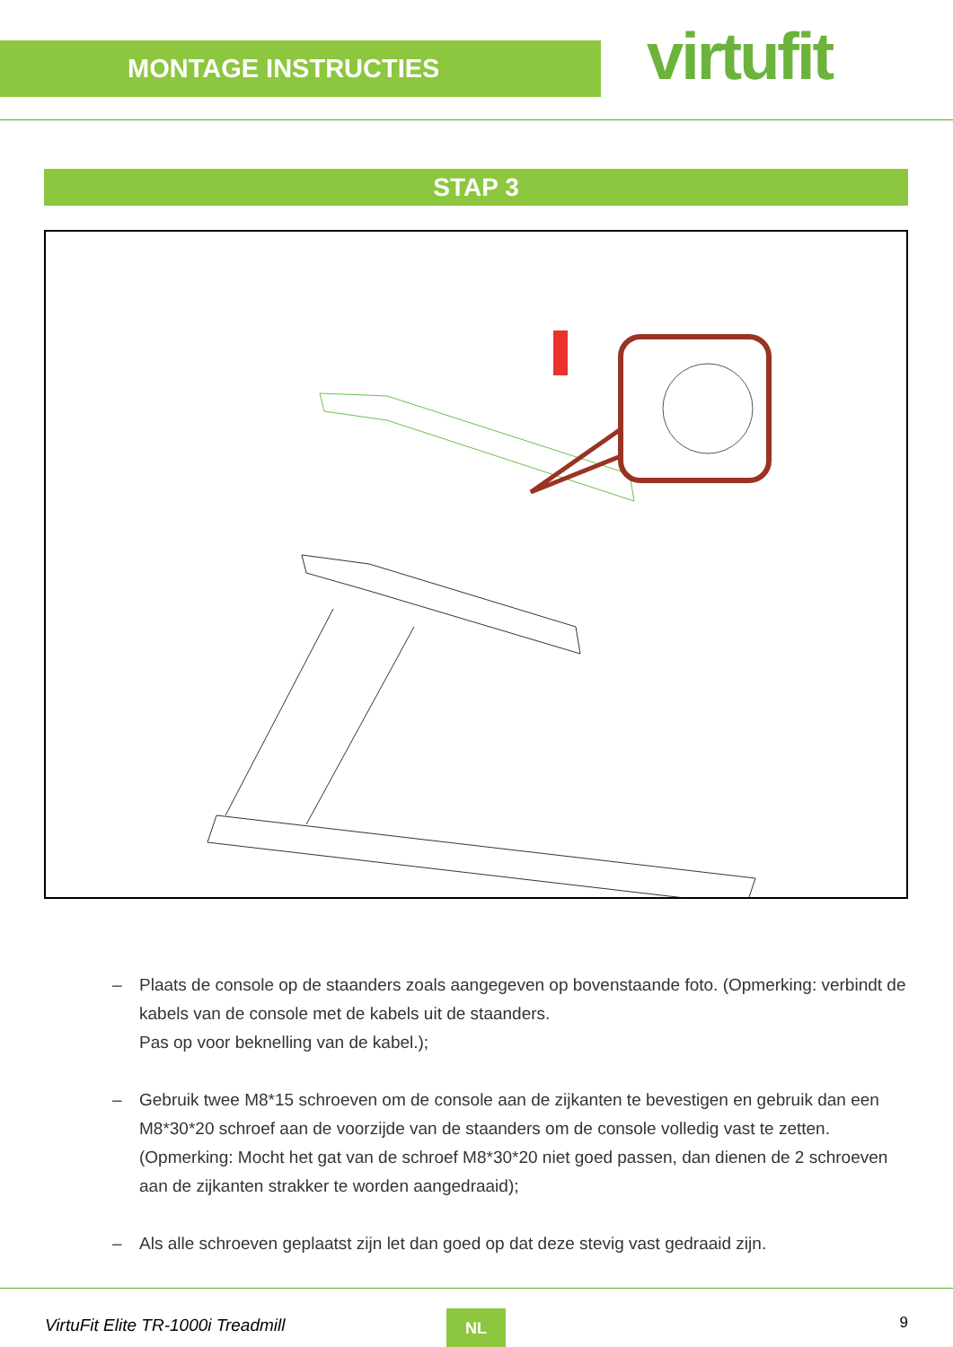MONTAGE INSTRUCTIES virtufit
STAP 3
– Plaats de console op de staanders zoals aangegeven op bovenstaande foto. (Opmerking: verbindt de kabels van de console met de kabels uit de staanders.
Pas op voor beknelling van de kabel.);
– Gebruik twee M8*15 schroeven om de console aan de zijkanten te bevestigen en gebruik dan een M8*30*20 schroef aan de voorzijde van de staanders om de console volledig vast te zetten. (Opmerking: Mocht het gat van de schroef M8*30*20 niet goed passen, dan dienen de 2 schroeven aan de zijkanten strakker te worden aangedraaid);
– Als alle schroeven geplaatst zijn let dan goed op dat deze stevig vast gedraaid zijn.
VirtuFit Elite TR-1000i Treadmill
NL 9